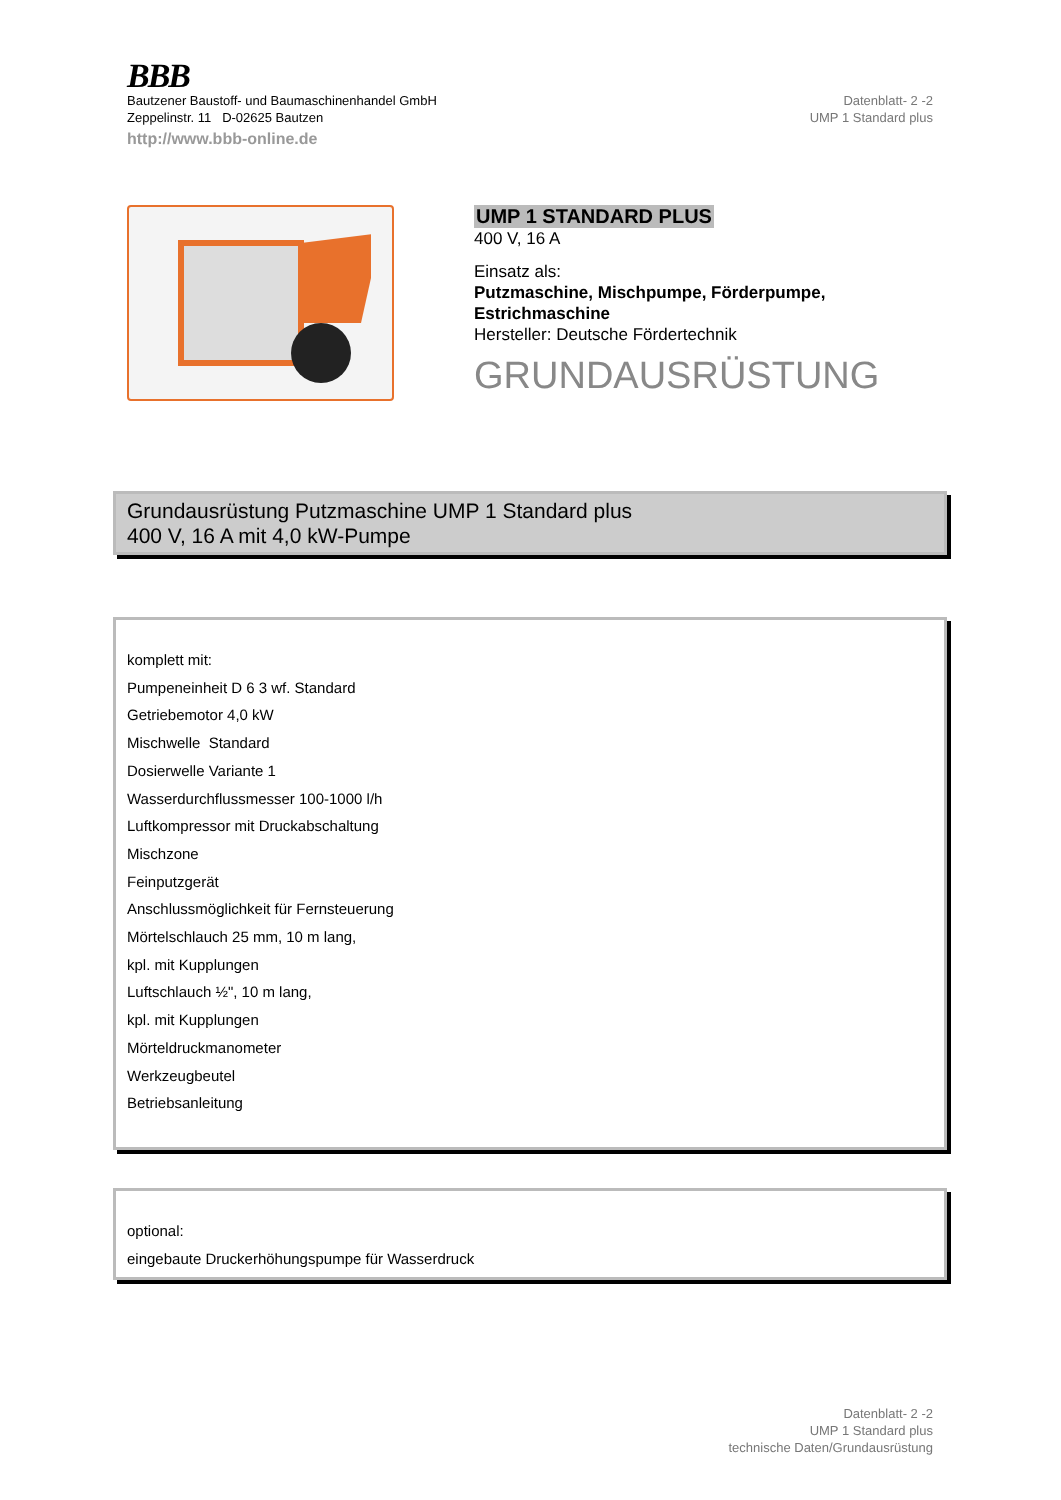BBB
Bautzener Baustoff- und Baumaschinenhandel GmbH
Zeppelinstr. 11 D-02625 Bautzen
http://www.bbb-online.de
Datenblatt- 2 -2
UMP 1 Standard plus
UMP 1 STANDARD PLUS
400 V, 16 A
Einsatz als:
Putzmaschine, Mischpumpe, Förderpumpe, Estrichmaschine
Hersteller: Deutsche Fördertechnik
GRUNDAUSRÜSTUNG
Grundausrüstung Putzmaschine UMP 1 Standard plus
400 V, 16 A mit 4,0 kW-Pumpe
komplett mit:
Pumpeneinheit D 6 3 wf. Standard
Getriebemotor 4,0 kW
Mischwelle Standard
Dosierwelle Variante 1
Wasserdurchflussmesser 100-1000 l/h
Luftkompressor mit Druckabschaltung
Mischzone
Feinputzgerät
Anschlussmöglichkeit für Fernsteuerung
Mörtelschlauch 25 mm, 10 m lang,
kpl. mit Kupplungen
Luftschlauch ½", 10 m lang,
kpl. mit Kupplungen
Mörteldruckmanometer
Werkzeugbeutel
Betriebsanleitung
optional:
eingebaute Druckerhöhungspumpe für Wasserdruck
Datenblatt- 2 -2
UMP 1 Standard plus
technische Daten/Grundausrüstung